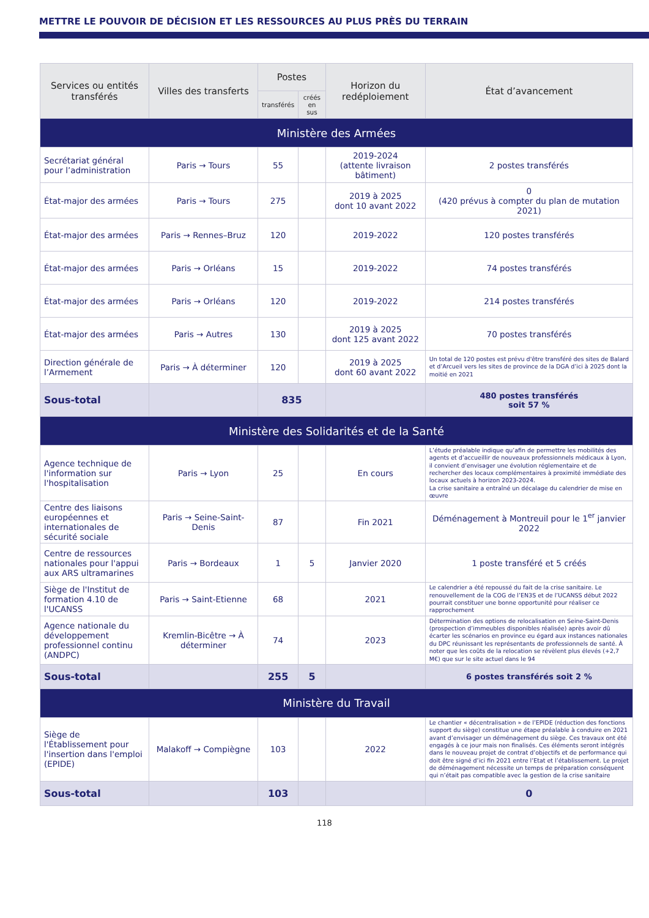METTRE LE POUVOIR DE DÉCISION ET LES RESSOURCES AU PLUS PRÈS DU TERRAIN
| Services ou entités transférés | Villes des transferts | Postes | | Horizon du redéploiement | État d’avancement |
| --- | --- | --- | --- | --- | --- |
| | | transférés | créés en sus | | |
| Ministère des Armées | | | | | |
| Secrétariat général pour l’administration | Paris → Tours | 55 | | 2019-2024 (attente livraison bâtiment) | 2 postes transférés |
| État-major des armées | Paris → Tours | 275 | | 2019 à 2025 dont 10 avant 2022 | 0 (420 prévus à compter du plan de mutation 2021) |
| État-major des armées | Paris → Rennes–Bruz | 120 | | 2019-2022 | 120 postes transférés |
| État-major des armées | Paris → Orléans | 15 | | 2019-2022 | 74 postes transférés |
| État-major des armées | Paris → Orléans | 120 | | 2019-2022 | 214 postes transférés |
| État-major des armées | Paris → Autres | 130 | | 2019 à 2025 dont 125 avant 2022 | 70 postes transférés |
| Direction générale de l’Armement | Paris → À déterminer | 120 | | 2019 à 2025 dont 60 avant 2022 | Un total de 120 postes est prévu d'être transféré des sites de Balard et d’Arcueil vers les sites de province de la DGA d’ici à 2025 dont la moitié en 2021 |
| Sous-total | | 835 | | | 480 postes transférés soit 57 % |
| Ministère des Solidarités et de la Santé | | | | | |
| Agence technique de l'information sur l'hospitalisation | Paris → Lyon | 25 | | En cours | L’étude préalable indique qu’afin de permettre les mobilités des agents et d’accueillir de nouveaux professionnels médicaux à Lyon, il convient d’envisager une évolution réglementaire et de rechercher des locaux complémentaires à proximité immédiate des locaux actuels à horizon 2023-2024. La crise sanitaire a entraîné un décalage du calendrier de mise en œuvre |
| Centre des liaisons européennes et internationales de sécurité sociale | Paris → Seine-Saint-Denis | 87 | | Fin 2021 | Déménagement à Montreuil pour le 1<sup>er</sup> janvier 2022 |
| Centre de ressources nationales pour l'appui aux ARS ultramarines | Paris → Bordeaux | 1 | 5 | Janvier 2020 | 1 poste transféré et 5 créés |
| Siège de l'Institut de formation 4.10 de l'UCANSS | Paris → Saint-Etienne | 68 | | 2021 | Le calendrier a été repoussé du fait de la crise sanitaire. Le renouvellement de la COG de l’EN3S et de l’UCANSS début 2022 pourrait constituer une bonne opportunité pour réaliser ce rapprochement |
| Agence nationale du développement professionnel continu (ANDPC) | Kremlin-Bicêtre → À déterminer | 74 | | 2023 | Détermination des options de relocalisation en Seine-Saint-Denis (prospection d’immeubles disponibles réalisée) après avoir dû écarter les scénarios en province eu égard aux instances nationales du DPC réunissant les représentants de professionnels de santé. À noter que les coûts de la relocation se révèlent plus élevés (+2,7 M€) que sur le site actuel dans le 94 |
| Sous-total | | 255 | 5 | | 6 postes transférés soit 2 % |
| Ministère du Travail | | | | | |
| Siège de l'Établissement pour l'insertion dans l'emploi (EPIDE) | Malakoff → Compiègne | 103 | | 2022 | Le chantier « décentralisation » de l’EPIDE (réduction des fonctions support du siège) constitue une étape préalable à conduire en 2021 avant d’envisager un déménagement du siège. Ces travaux ont été engagés à ce jour mais non finalisés. Ces éléments seront intégrés dans le nouveau projet de contrat d’objectifs et de performance qui doit être signé d’ici fin 2021 entre l’Etat et l’établissement. Le projet de déménagement nécessite un temps de préparation conséquent qui n’était pas compatible avec la gestion de la crise sanitaire |
| Sous-total | | 103 | | | 0 |
118